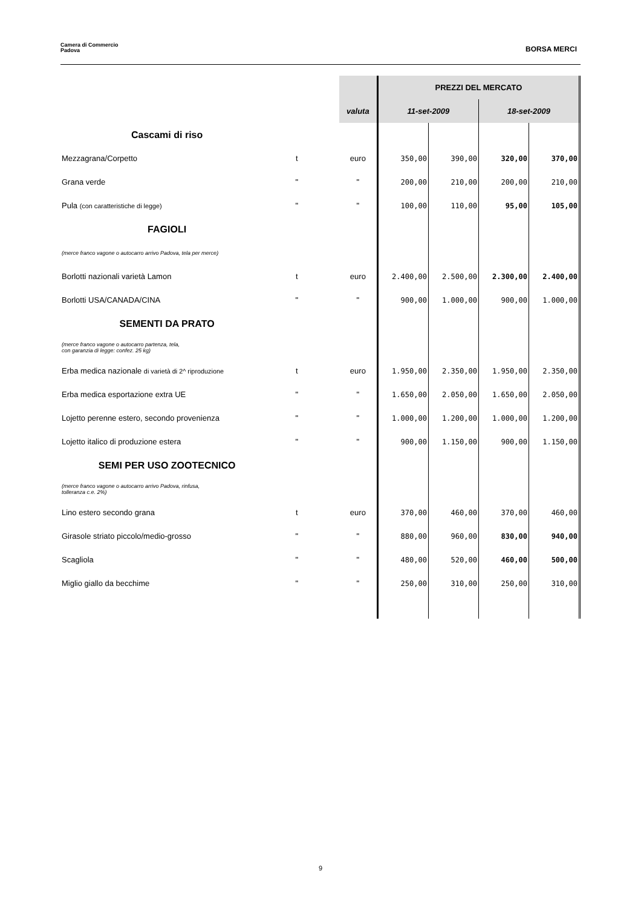Camera di Commercio
Padova
BORSA MERCI
| | | | | PREZZI DEL MERCATO | | | |
| | | | valuta | 11-set-2009 | | 18-set-2009 | |
| Cascami di riso | | | | | | | |
| Mezzagrana/Corpetto | t | | euro | 350,00 | 390,00 | 320,00 | 370,00 |
| Grana verde | " | | " | 200,00 | 210,00 | 200,00 | 210,00 |
| Pula (con caratteristiche di legge) | " | | " | 100,00 | 110,00 | 95,00 | 105,00 |
| FAGIOLI | | | | | | | |
| (merce franco vagone o autocarro arrivo Padova, tela per merce) | | | | | | | |
| Borlotti nazionali varietà Lamon | t | | euro | 2.400,00 | 2.500,00 | 2.300,00 | 2.400,00 |
| Borlotti USA/CANADA/CINA | " | | " | 900,00 | 1.000,00 | 900,00 | 1.000,00 |
| SEMENTI DA PRATO | | | | | | | |
| (merce franco vagone o autocarro partenza, tela, con garanzia di legge: confez. 25 kg) | | | | | | | |
| Erba medica nazionale di varietà di 2^ riproduzione | t | | euro | 1.950,00 | 2.350,00 | 1.950,00 | 2.350,00 |
| Erba medica esportazione extra UE | " | | " | 1.650,00 | 2.050,00 | 1.650,00 | 2.050,00 |
| Lojetto perenne estero, secondo provenienza | " | | " | 1.000,00 | 1.200,00 | 1.000,00 | 1.200,00 |
| Lojetto italico di produzione estera | " | | " | 900,00 | 1.150,00 | 900,00 | 1.150,00 |
| SEMI PER USO ZOOTECNICO | | | | | | | |
| (merce franco vagone o autocarro arrivo Padova, rinfusa, tolleranza c.e. 2%) | | | | | | | |
| Lino estero secondo grana | t | | euro | 370,00 | 460,00 | 370,00 | 460,00 |
| Girasole striato piccolo/medio-grosso | " | | " | 880,00 | 960,00 | 830,00 | 940,00 |
| Scagliola | " | | " | 480,00 | 520,00 | 460,00 | 500,00 |
| Miglio giallo da becchime | " | | " | 250,00 | 310,00 | 250,00 | 310,00 |
9